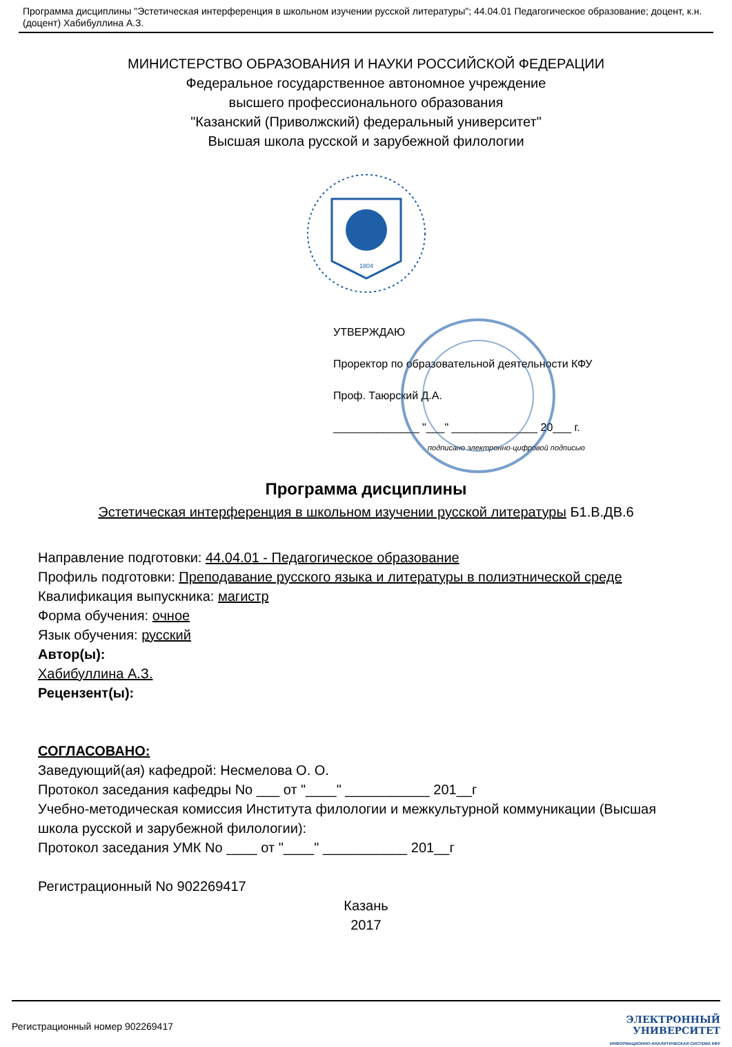Программа дисциплины "Эстетическая интерференция в школьном изучении русской литературы"; 44.04.01 Педагогическое образование; доцент, к.н. (доцент) Хабибуллина А.З.
МИНИСТЕРСТВО ОБРАЗОВАНИЯ И НАУКИ РОССИЙСКОЙ ФЕДЕРАЦИИ
Федеральное государственное автономное учреждение
высшего профессионального образования
"Казанский (Приволжский) федеральный университет"
Высшая школа русской и зарубежной филологии
1804
УТВЕРЖДАЮ
Проректор по образовательной деятельности КФУ
Проф. Таюрский Д.А.
______________ "___" ______________ 20___ г.
подписано электронно-цифровой подписью
Программа дисциплины
Эстетическая интерференция в школьном изучении русской литературы Б1.В.ДВ.6
Направление подготовки: 44.04.01 - Педагогическое образование
Профиль подготовки: Преподавание русского языка и литературы в полиэтнической среде
Квалификация выпускника: магистр
Форма обучения: очное
Язык обучения: русский
Автор(ы):
Хабибуллина А.З.
Рецензент(ы):
СОГЛАСОВАНО:
Заведующий(ая) кафедрой: Несмелова О. О.
Протокол заседания кафедры No ___ от "____" ___________ 201__г
Учебно-методическая комиссия Института филологии и межкультурной коммуникации (Высшая школа русской и зарубежной филологии):
Протокол заседания УМК No ____ от "____" ___________ 201__г
Регистрационный No 902269417
Казань
2017
Регистрационный номер 902269417
ЭЛЕКТРОННЫЙ
УНИВЕРСИТЕТ
ИНФОРМАЦИОННО-АНАЛИТИЧЕСКАЯ СИСТЕМА КФУ